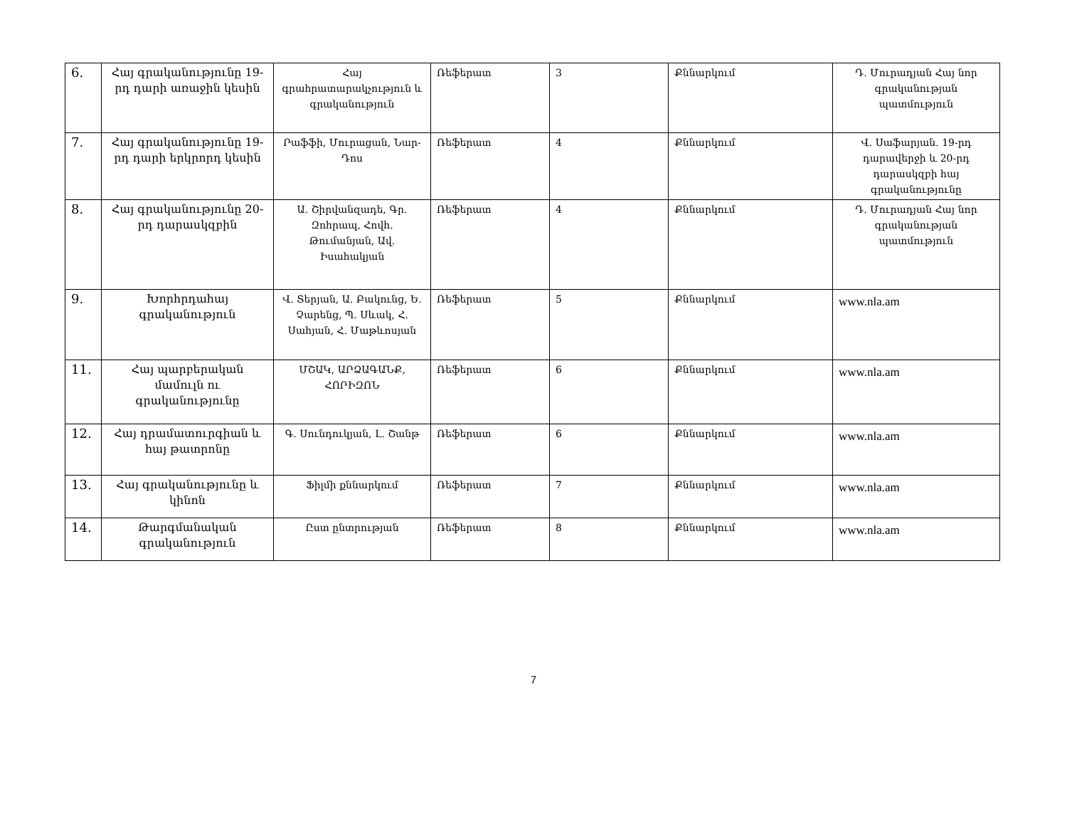| 6. | Հայ գրականությունը 19-րդ դարի առաջին կեսին | Հայ գրահրատարակչություն և գրականություն | Ռեֆերատ | 3 | Քննարկում | Դ. Մուրադյան Հայ նոր գրականության պատմություն |
| 7. | Հայ գրականությունը 19-րդ դարի երկրորդ կեսին | Րաֆֆի, Մուրացան, Նար-Դոս | Ռեֆերատ | 4 | Քննարկում | Վ. Սաֆարյան. 19-րդ դարավերջի և 20-րդ դարասկզբի հայ գրականությունը |
| 8. | Հայ գրականությունը 20-րդ դարասկզբին | Ա. Շիրվանզադե, Գր. Զոհրապ, Հովհ. Թումանյան, Ավ. Իսահակյան | Ռեֆերատ | 4 | Քննարկում | Դ. Մուրադյան Հայ նոր գրականության պատմություն |
| 9. | Խորհրդահայ գրականություն | Վ. Տերյան, Ա. Բակունց, Ե. Չարենց, Պ. Սևակ, Հ. Սահյան, Հ. Մաթևոսյան | Ռեֆերատ | 5 | Քննարկում | www.nla.am |
| 11. | Հայ պարբերական մամուլն ու գրականությունը | ՄՇԱԿ, ԱՐՁԱԳԱՆՔ, ՀՈՐԻԶՈՆ | Ռեֆերատ | 6 | Քննարկում | www.nla.am |
| 12. | Հայ դրամատուրգիան և հայ թատրոնը | Գ. Սունդուկյան, Լ. Շանթ | Ռեֆերատ | 6 | Քննարկում | www.nla.am |
| 13. | Հայ գրականությունը և կինոն | Ֆիլմի քննարկում | Ռեֆերատ | 7 | Քննարկում | www.nla.am |
| 14. | Թարգմանական գրականություն | Ըստ ընտրության | Ռեֆերատ | 8 | Քննարկում | www.nla.am |
7